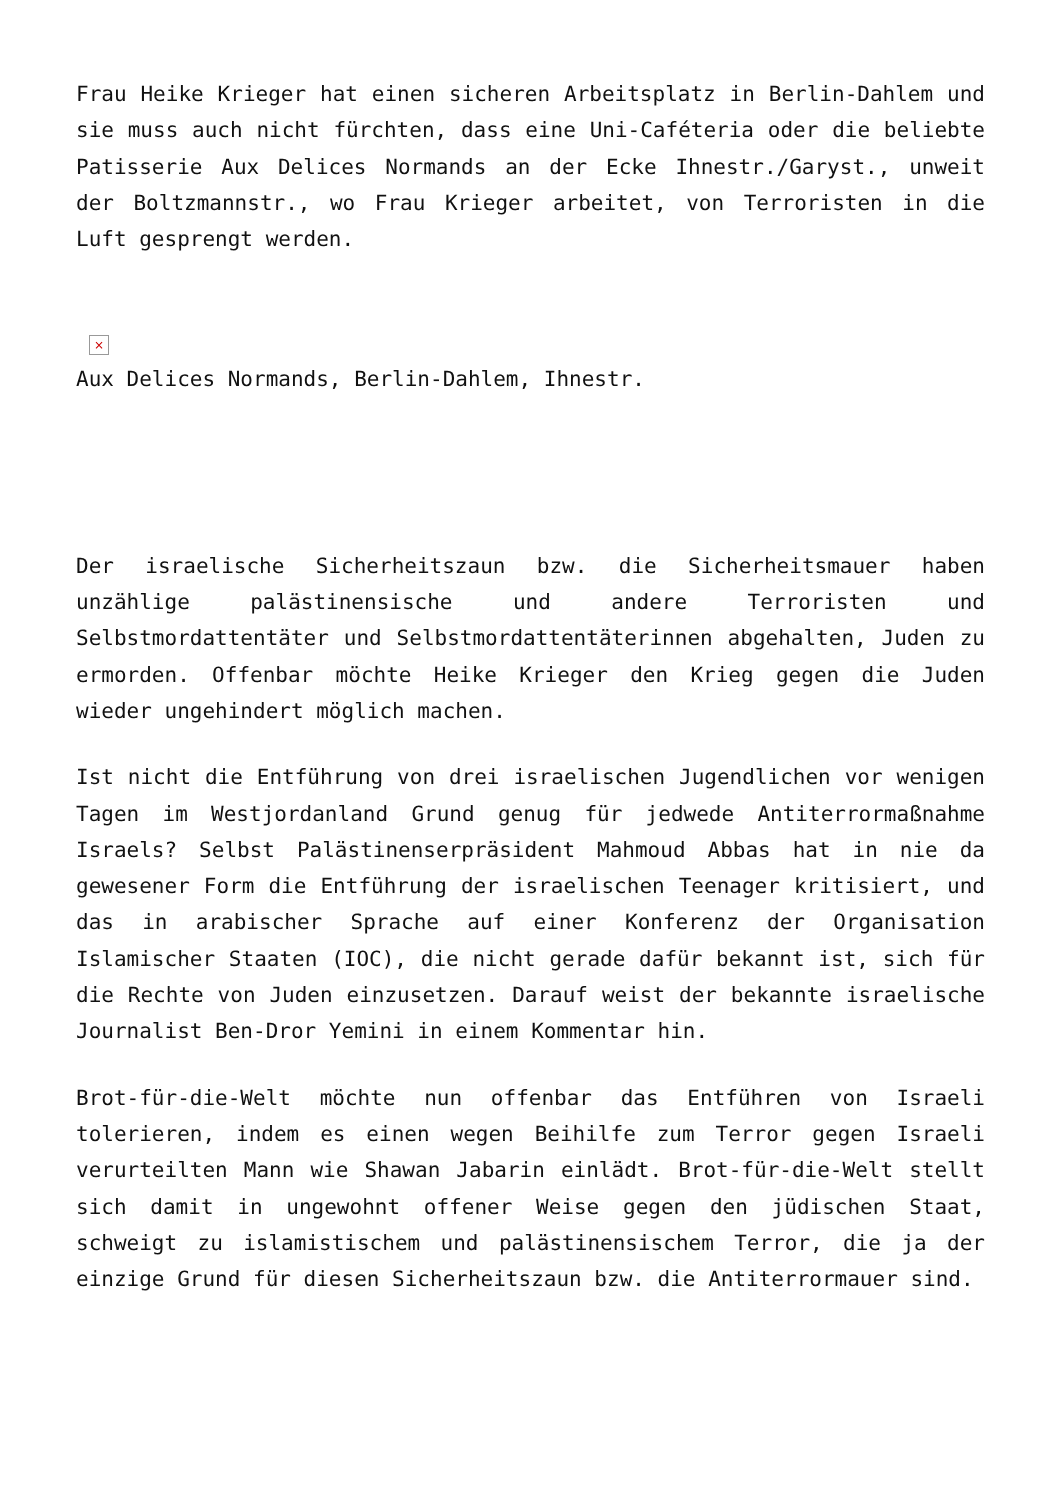Frau Heike Krieger hat einen sicheren Arbeitsplatz in Berlin-Dahlem und sie muss auch nicht fürchten, dass eine Uni-Caféteria oder die beliebte Patisserie Aux Delices Normands an der Ecke Ihnestr./Garyst., unweit der Boltzmannstr., wo Frau Krieger arbeitet, von Terroristen in die Luft gesprengt werden.
×
Aux Delices Normands, Berlin-Dahlem, Ihnestr.
Der israelische Sicherheitszaun bzw. die Sicherheitsmauer haben unzählige palästinensische und andere Terroristen und Selbstmordattentäter und Selbstmordattentäterinnen abgehalten, Juden zu ermorden. Offenbar möchte Heike Krieger den Krieg gegen die Juden wieder ungehindert möglich machen.
Ist nicht die Entführung von drei israelischen Jugendlichen vor wenigen Tagen im Westjordanland Grund genug für jedwede Antiterrormaßnahme Israels? Selbst Palästinenserpräsident Mahmoud Abbas hat in nie da gewesener Form die Entführung der israelischen Teenager kritisiert, und das in arabischer Sprache auf einer Konferenz der Organisation Islamischer Staaten (IOC), die nicht gerade dafür bekannt ist, sich für die Rechte von Juden einzusetzen. Darauf weist der bekannte israelische Journalist Ben-Dror Yemini in einem Kommentar hin.
Brot-für-die-Welt möchte nun offenbar das Entführen von Israeli tolerieren, indem es einen wegen Beihilfe zum Terror gegen Israeli verurteilten Mann wie Shawan Jabarin einlädt. Brot-für-die-Welt stellt sich damit in ungewohnt offener Weise gegen den jüdischen Staat, schweigt zu islamistischem und palästinensischem Terror, die ja der einzige Grund für diesen Sicherheitszaun bzw. die Antiterrormauer sind.